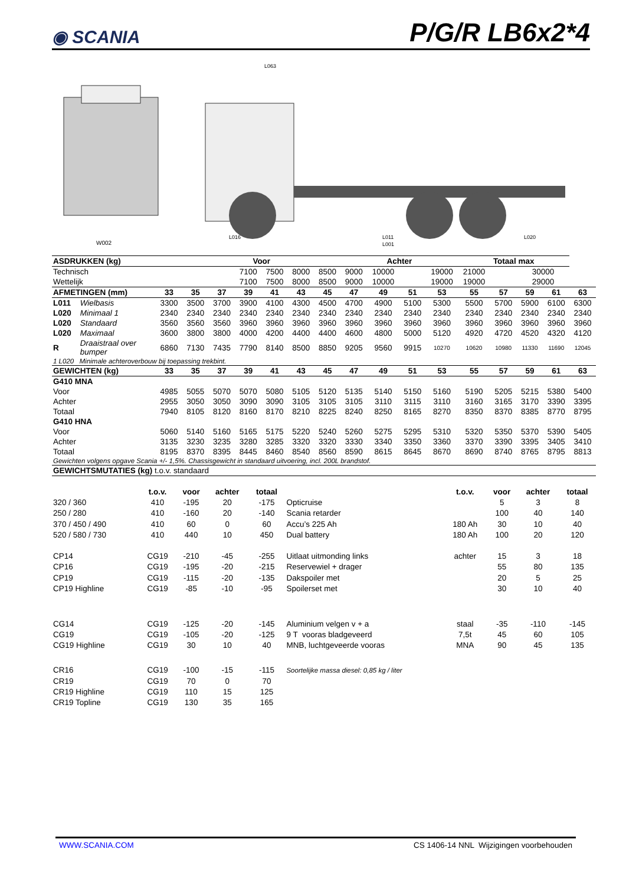◉ SCANIA
P/G/R LB6x2*4
W002
L063
L016
L011
L001
L020
| ASDRUKKEN (kg) | | | Voor | | | | | | Achter | | | | Totaal max | | | | |
| --- | --- | --- | --- | --- | --- | --- | --- | --- | --- | --- | --- | --- | --- | --- | --- | --- | --- |
| Technisch | | | | | 7100 | 7500 | 8000 | 8500 | 9000 | 10000 | | 19000 | 21000 | 30000 | | | |
| Wettelijk | | | | | 7100 | 7500 | 8000 | 8500 | 9000 | 10000 | | 19000 | 19000 | 29000 | | | |
| AFMETINGEN (mm) | | 33 | 35 | 37 | 39 | 41 | 43 | 45 | 47 | 49 | 51 | 53 | 55 | 57 | 59 | 61 | 63 |
| L011 | Wielbasis | 3300 | 3500 | 3700 | 3900 | 4100 | 4300 | 4500 | 4700 | 4900 | 5100 | 5300 | 5500 | 5700 | 5900 | 6100 | 6300 |
| L020 | Minimaal 1 | 2340 | 2340 | 2340 | 2340 | 2340 | 2340 | 2340 | 2340 | 2340 | 2340 | 2340 | 2340 | 2340 | 2340 | 2340 | 2340 |
| L020 | Standaard | 3560 | 3560 | 3560 | 3960 | 3960 | 3960 | 3960 | 3960 | 3960 | 3960 | 3960 | 3960 | 3960 | 3960 | 3960 | 3960 |
| L020 | Maximaal | 3600 | 3800 | 3800 | 4000 | 4200 | 4400 | 4400 | 4600 | 4800 | 5000 | 5120 | 4920 | 4720 | 4520 | 4320 | 4120 |
| R | Draaistraal over bumper | 6860 | 7130 | 7435 | 7790 | 8140 | 8500 | 8850 | 9205 | 9560 | 9915 | 10270 | 10620 | 10980 | 11330 | 11690 | 12045 |
| 1 L020 Minimale achteroverbouw bij toepassing trekbint. | | | | | | | | | | | | | | | | | |
| GEWICHTEN (kg) | | 33 | 35 | 37 | 39 | 41 | 43 | 45 | 47 | 49 | 51 | 53 | 55 | 57 | 59 | 61 | 63 |
| G410 MNA | | | | | | | | | | | | | | | | | |
| Voor | | 4985 | 5055 | 5070 | 5070 | 5080 | 5105 | 5120 | 5135 | 5140 | 5150 | 5160 | 5190 | 5205 | 5215 | 5380 | 5400 |
| Achter | | 2955 | 3050 | 3050 | 3090 | 3090 | 3105 | 3105 | 3105 | 3110 | 3115 | 3110 | 3160 | 3165 | 3170 | 3390 | 3395 |
| Totaal | | 7940 | 8105 | 8120 | 8160 | 8170 | 8210 | 8225 | 8240 | 8250 | 8165 | 8270 | 8350 | 8370 | 8385 | 8770 | 8795 |
| G410 HNA | | | | | | | | | | | | | | | | | |
| Voor | | 5060 | 5140 | 5160 | 5165 | 5175 | 5220 | 5240 | 5260 | 5275 | 5295 | 5310 | 5320 | 5350 | 5370 | 5390 | 5405 |
| Achter | | 3135 | 3230 | 3235 | 3280 | 3285 | 3320 | 3320 | 3330 | 3340 | 3350 | 3360 | 3370 | 3390 | 3395 | 3405 | 3410 |
| Totaal | | 8195 | 8370 | 8395 | 8445 | 8460 | 8540 | 8560 | 8590 | 8615 | 8645 | 8670 | 8690 | 8740 | 8765 | 8795 | 8813 |
| Gewichten volgens opgave Scania +/- 1,5%. Chassisgewicht in standaard uitvoering, incl. 200L brandstof. | | | | | | | | | | | | | | | | | |
| GEWICHTSMUTATIES (kg) t.o.v. standaard | | | | | | | | | | | | | | | | | |
| | t.o.v. | voor | achter | totaal | | t.o.v. | voor | achter | totaal |
| 320 / 360 | 410 | -195 | 20 | -175 | Opticruise | | 5 | 3 | 8 |
| 250 / 280 | 410 | -160 | 20 | -140 | Scania retarder | | 100 | 40 | 140 |
| 370 / 450 / 490 | 410 | 60 | 0 | 60 | Accu’s 225 Ah | 180 Ah | 30 | 10 | 40 |
| 520 / 580 / 730 | 410 | 440 | 10 | 450 | Dual battery | 180 Ah | 100 | 20 | 120 |
| CP14 | CG19 | -210 | -45 | -255 | Uitlaat uitmonding links | achter | 15 | 3 | 18 |
| CP16 | CG19 | -195 | -20 | -215 | Reservewiel + drager | | 55 | 80 | 135 |
| CP19 | CG19 | -115 | -20 | -135 | Dakspoiler met | | 20 | 5 | 25 |
| CP19 Highline | CG19 | -85 | -10 | -95 | Spoilerset met | | 30 | 10 | 40 |
| CG14 | CG19 | -125 | -20 | -145 | Aluminium velgen v + a | staal | -35 | -110 | -145 |
| CG19 | CG19 | -105 | -20 | -125 | 9 T vooras bladgeveerd | 7,5t | 45 | 60 | 105 |
| CG19 Highline | CG19 | 30 | 10 | 40 | MNB, luchtgeveerde vooras | MNA | 90 | 45 | 135 |
| CR16 | CG19 | -100 | -15 | -115 | Soortelijke massa diesel: 0,85 kg / liter | | | | |
| CR19 | CG19 | 70 | 0 | 70 | | | | | |
| CR19 Highline | CG19 | 110 | 15 | 125 | | | | | |
| CR19 Topline | CG19 | 130 | 35 | 165 | | | | | |
WWW.SCANIA.COM CS 1406-14 NNL Wijzigingen voorbehouden